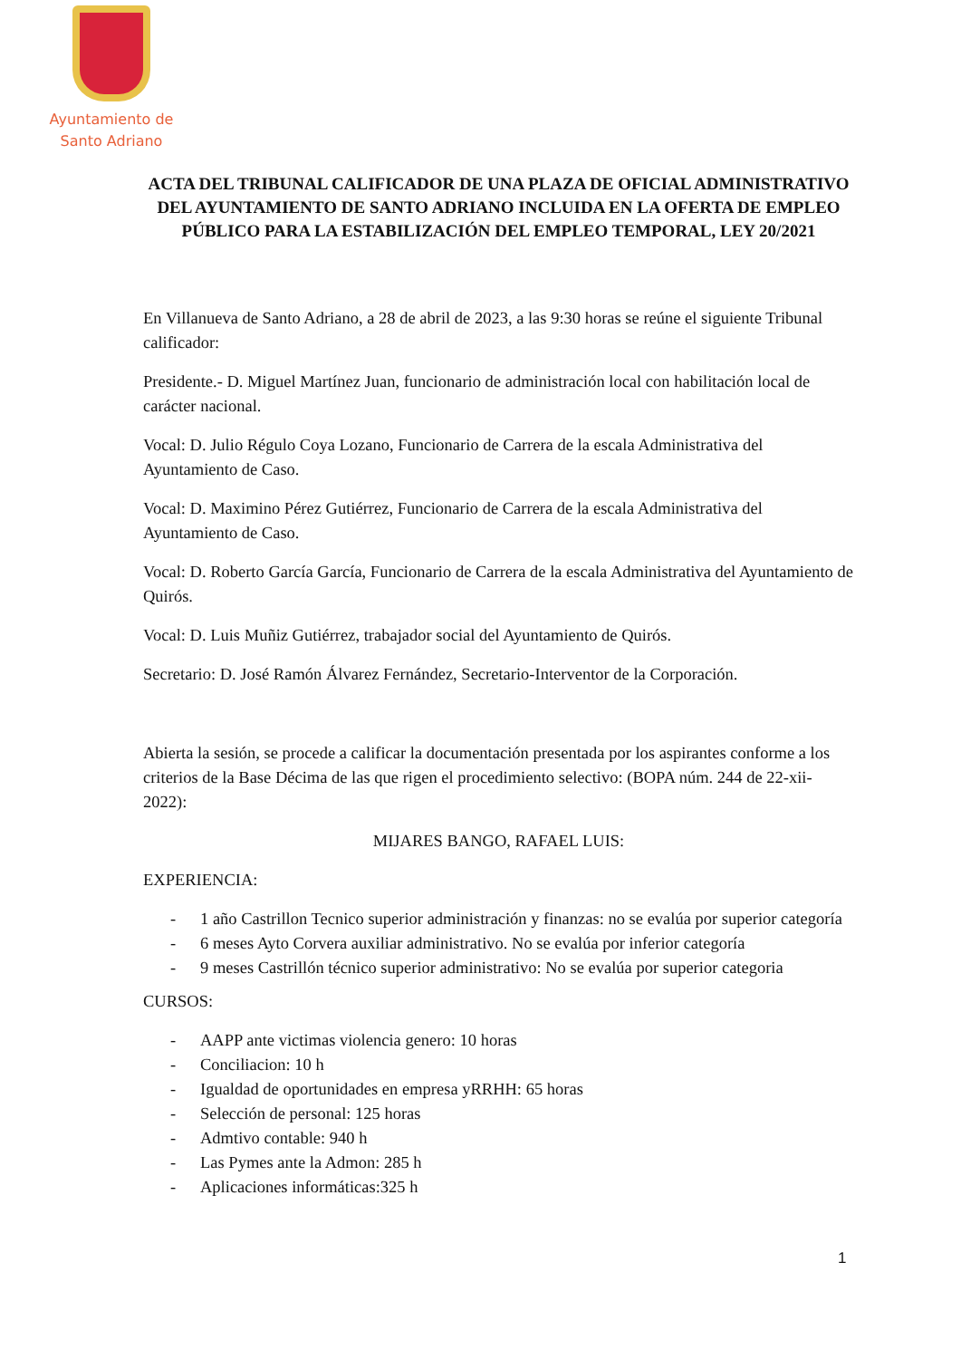Ayuntamiento de
Santo Adriano
ACTA DEL TRIBUNAL CALIFICADOR DE UNA PLAZA DE OFICIAL ADMINISTRATIVO DEL AYUNTAMIENTO DE SANTO ADRIANO INCLUIDA EN LA OFERTA DE EMPLEO PÚBLICO PARA LA ESTABILIZACIÓN DEL EMPLEO TEMPORAL, LEY 20/2021
En Villanueva de Santo Adriano, a 28 de abril de 2023, a las 9:30 horas se reúne el siguiente Tribunal calificador:
Presidente.- D. Miguel Martínez Juan, funcionario de administración local con habilitación local de carácter nacional.
Vocal: D. Julio Régulo Coya Lozano, Funcionario de Carrera de la escala Administrativa del Ayuntamiento de Caso.
Vocal: D. Maximino Pérez Gutiérrez, Funcionario de Carrera de la escala Administrativa del Ayuntamiento de Caso.
Vocal: D. Roberto García García, Funcionario de Carrera de la escala Administrativa del Ayuntamiento de Quirós.
Vocal: D. Luis Muñiz Gutiérrez, trabajador social del Ayuntamiento de Quirós.
Secretario: D. José Ramón Álvarez Fernández, Secretario-Interventor de la Corporación.
Abierta la sesión, se procede a calificar la documentación presentada por los aspirantes conforme a los criterios de la Base Décima de las que rigen el procedimiento selectivo: (BOPA núm. 244 de 22-xii-2022):
MIJARES BANGO, RAFAEL LUIS:
EXPERIENCIA:
- 1 año Castrillon Tecnico superior administración y finanzas: no se evalúa por superior categoría
- 6 meses Ayto Corvera auxiliar administrativo. No se evalúa por inferior categoría
- 9 meses Castrillón técnico superior administrativo: No se evalúa por superior categoria
CURSOS:
- AAPP ante victimas violencia genero: 10 horas
- Conciliacion: 10 h
- Igualdad de oportunidades en empresa yRRHH: 65 horas
- Selección de personal: 125 horas
- Admtivo contable: 940 h
- Las Pymes ante la Admon: 285 h
- Aplicaciones informáticas:325 h
1